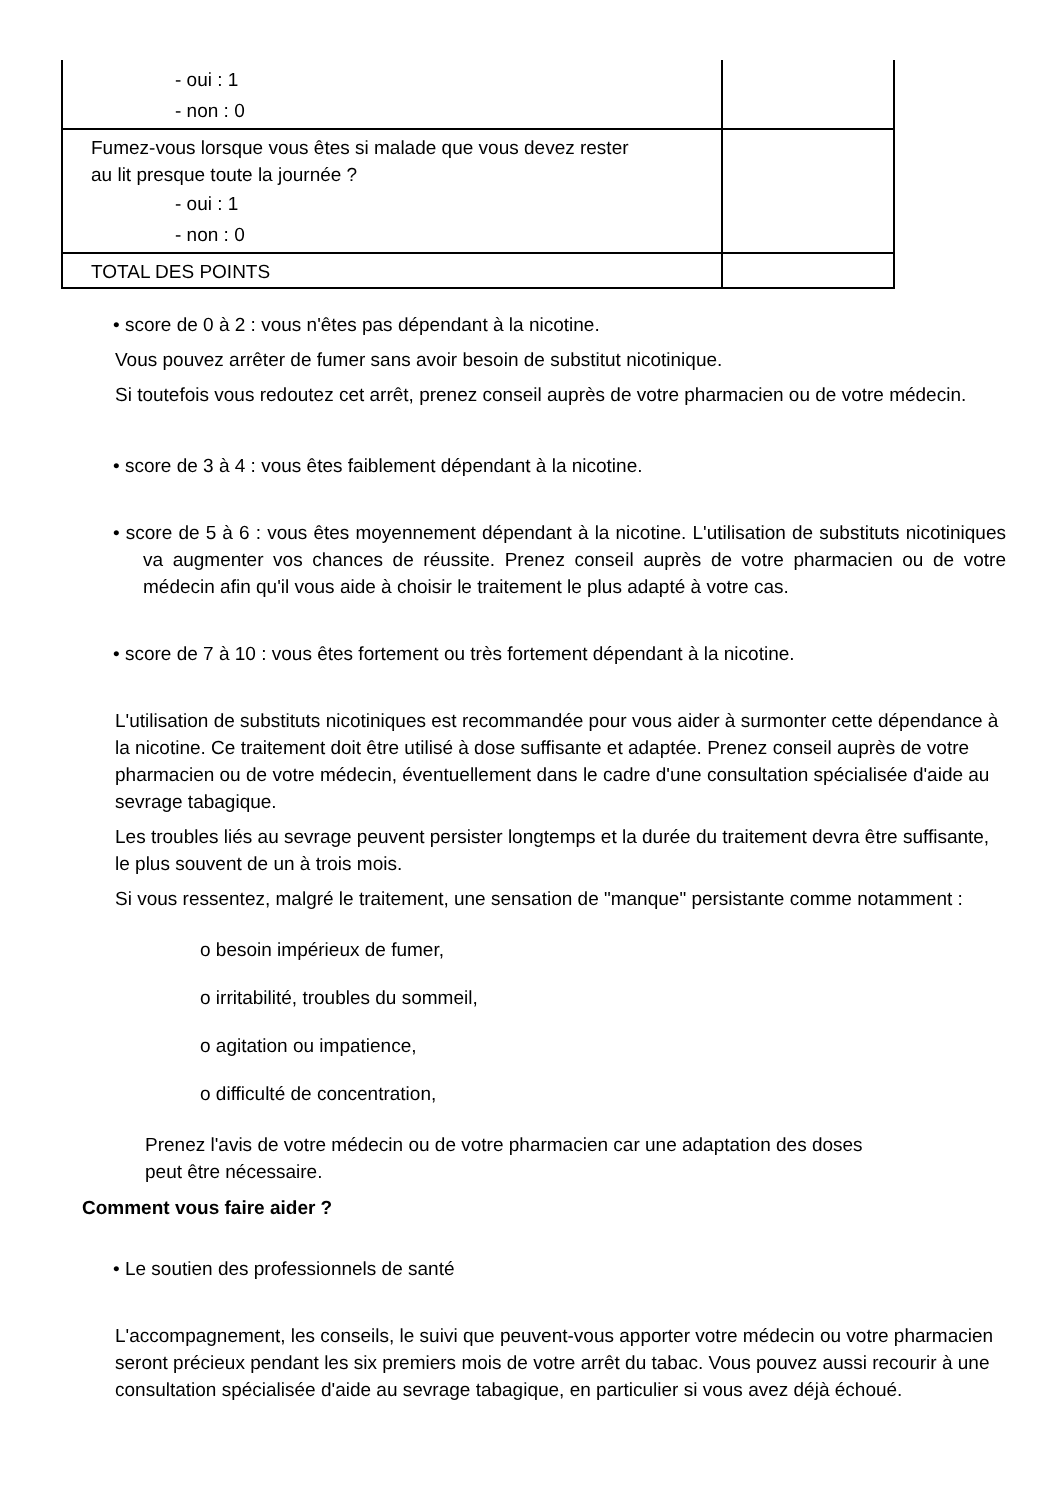| - oui : 1 - non : 0 | |
| Fumez-vous lorsque vous êtes si malade que vous devez rester au lit presque toute la journée ? - oui : 1 - non : 0 | |
| TOTAL DES POINTS | |
• score de 0 à 2 : vous n'êtes pas dépendant à la nicotine.
Vous pouvez arrêter de fumer sans avoir besoin de substitut nicotinique.
Si toutefois vous redoutez cet arrêt, prenez conseil auprès de votre pharmacien ou de votre médecin.
• score de 3 à 4 : vous êtes faiblement dépendant à la nicotine.
• score de 5 à 6 : vous êtes moyennement dépendant à la nicotine. L'utilisation de substituts nicotiniques va augmenter vos chances de réussite. Prenez conseil auprès de votre pharmacien ou de votre médecin afin qu'il vous aide à choisir le traitement le plus adapté à votre cas.
• score de 7 à 10 : vous êtes fortement ou très fortement dépendant à la nicotine.
L'utilisation de substituts nicotiniques est recommandée pour vous aider à surmonter cette dépendance à la nicotine. Ce traitement doit être utilisé à dose suffisante et adaptée. Prenez conseil auprès de votre pharmacien ou de votre médecin, éventuellement dans le cadre d'une consultation spécialisée d'aide au sevrage tabagique.
Les troubles liés au sevrage peuvent persister longtemps et la durée du traitement devra être suffisante, le plus souvent de un à trois mois.
Si vous ressentez, malgré le traitement, une sensation de "manque" persistante comme notamment :
o besoin impérieux de fumer,
o irritabilité, troubles du sommeil,
o agitation ou impatience,
o difficulté de concentration,
Prenez l'avis de votre médecin ou de votre pharmacien car une adaptation des doses peut être nécessaire.
Comment vous faire aider ?
• Le soutien des professionnels de santé
L'accompagnement, les conseils, le suivi que peuvent-vous apporter votre médecin ou votre pharmacien seront précieux pendant les six premiers mois de votre arrêt du tabac. Vous pouvez aussi recourir à une consultation spécialisée d'aide au sevrage tabagique, en particulier si vous avez déjà échoué.